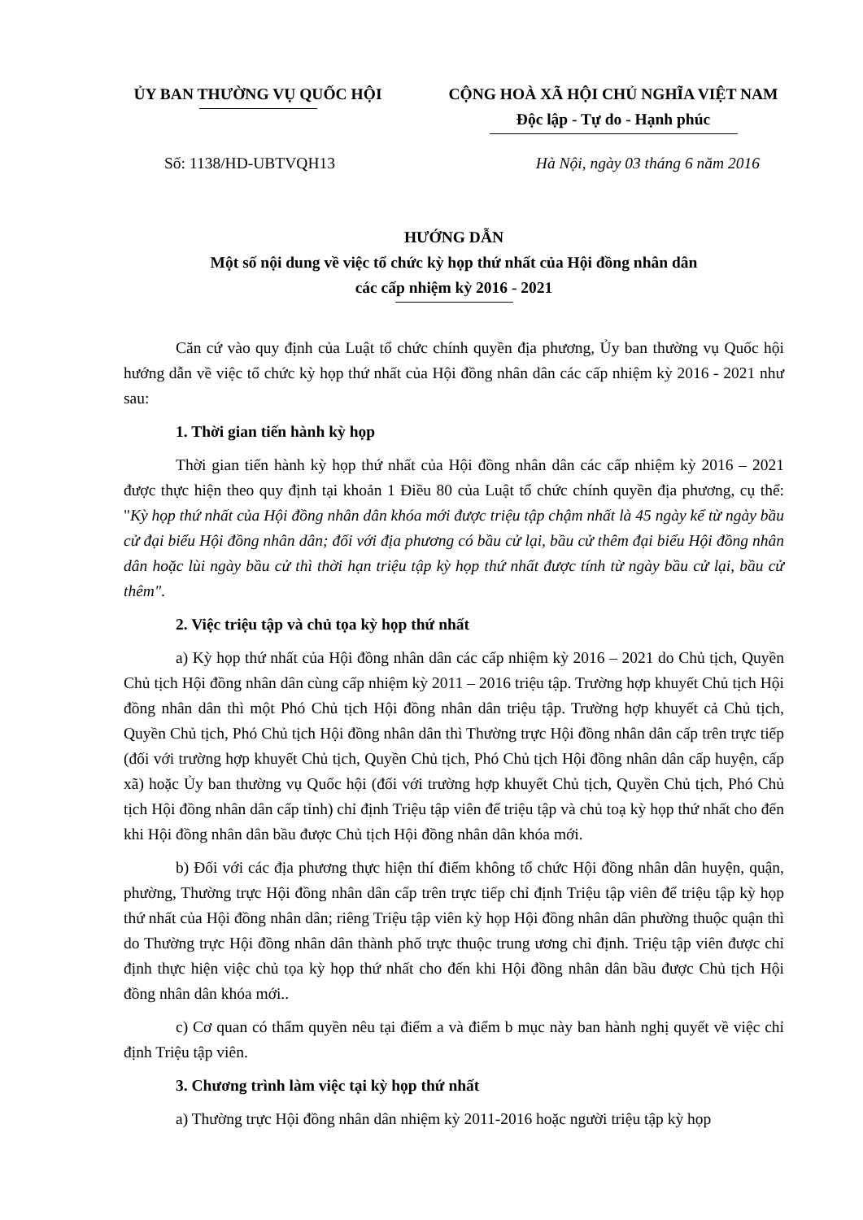ỦY BAN THƯỜNG VỤ QUỐC HỘI CỘNG HOÀ XÃ HỘI CHỦ NGHĨA VIỆT NAM
Độc lập - Tự do - Hạnh phúc
Số: 1138/HD-UBTVQH13 Hà Nội, ngày 03 tháng 6 năm 2016
HƯỚNG DẪN
Một số nội dung về việc tổ chức kỳ họp thứ nhất của Hội đồng nhân dân
các cấp nhiệm kỳ 2016 - 2021
Căn cứ vào quy định của Luật tổ chức chính quyền địa phương, Ủy ban thường vụ Quốc hội hướng dẫn về việc tổ chức kỳ họp thứ nhất của Hội đồng nhân dân các cấp nhiệm kỳ 2016 - 2021 như sau:
1. Thời gian tiến hành kỳ họp
Thời gian tiến hành kỳ họp thứ nhất của Hội đồng nhân dân các cấp nhiệm kỳ 2016 – 2021 được thực hiện theo quy định tại khoản 1 Điều 80 của Luật tổ chức chính quyền địa phương, cụ thể: "Kỳ họp thứ nhất của Hội đồng nhân dân khóa mới được triệu tập chậm nhất là 45 ngày kể từ ngày bầu cử đại biểu Hội đồng nhân dân; đối với địa phương có bầu cử lại, bầu cử thêm đại biểu Hội đồng nhân dân hoặc lùi ngày bầu cử thì thời hạn triệu tập kỳ họp thứ nhất được tính từ ngày bầu cử lại, bầu cử thêm".
2. Việc triệu tập và chủ tọa kỳ họp thứ nhất
a) Kỳ họp thứ nhất của Hội đồng nhân dân các cấp nhiệm kỳ 2016 – 2021 do Chủ tịch, Quyền Chủ tịch Hội đồng nhân dân cùng cấp nhiệm kỳ 2011 – 2016 triệu tập. Trường hợp khuyết Chủ tịch Hội đồng nhân dân thì một Phó Chủ tịch Hội đồng nhân dân triệu tập. Trường hợp khuyết cả Chủ tịch, Quyền Chủ tịch, Phó Chủ tịch Hội đồng nhân dân thì Thường trực Hội đồng nhân dân cấp trên trực tiếp (đối với trường hợp khuyết Chủ tịch, Quyền Chủ tịch, Phó Chủ tịch Hội đồng nhân dân cấp huyện, cấp xã) hoặc Ủy ban thường vụ Quốc hội (đối với trường hợp khuyết Chủ tịch, Quyền Chủ tịch, Phó Chủ tịch Hội đồng nhân dân cấp tỉnh) chỉ định Triệu tập viên để triệu tập và chủ toạ kỳ họp thứ nhất cho đến khi Hội đồng nhân dân bầu được Chủ tịch Hội đồng nhân dân khóa mới.
b) Đối với các địa phương thực hiện thí điểm không tổ chức Hội đồng nhân dân huyện, quận, phường, Thường trực Hội đồng nhân dân cấp trên trực tiếp chỉ định Triệu tập viên để triệu tập kỳ họp thứ nhất của Hội đồng nhân dân; riêng Triệu tập viên kỳ họp Hội đồng nhân dân phường thuộc quận thì do Thường trực Hội đồng nhân dân thành phố trực thuộc trung ương chỉ định. Triệu tập viên được chỉ định thực hiện việc chủ tọa kỳ họp thứ nhất cho đến khi Hội đồng nhân dân bầu được Chủ tịch Hội đồng nhân dân khóa mới..
c) Cơ quan có thẩm quyền nêu tại điểm a và điểm b mục này ban hành nghị quyết về việc chỉ định Triệu tập viên.
3. Chương trình làm việc tại kỳ họp thứ nhất
a) Thường trực Hội đồng nhân dân nhiệm kỳ 2011-2016 hoặc người triệu tập kỳ họp